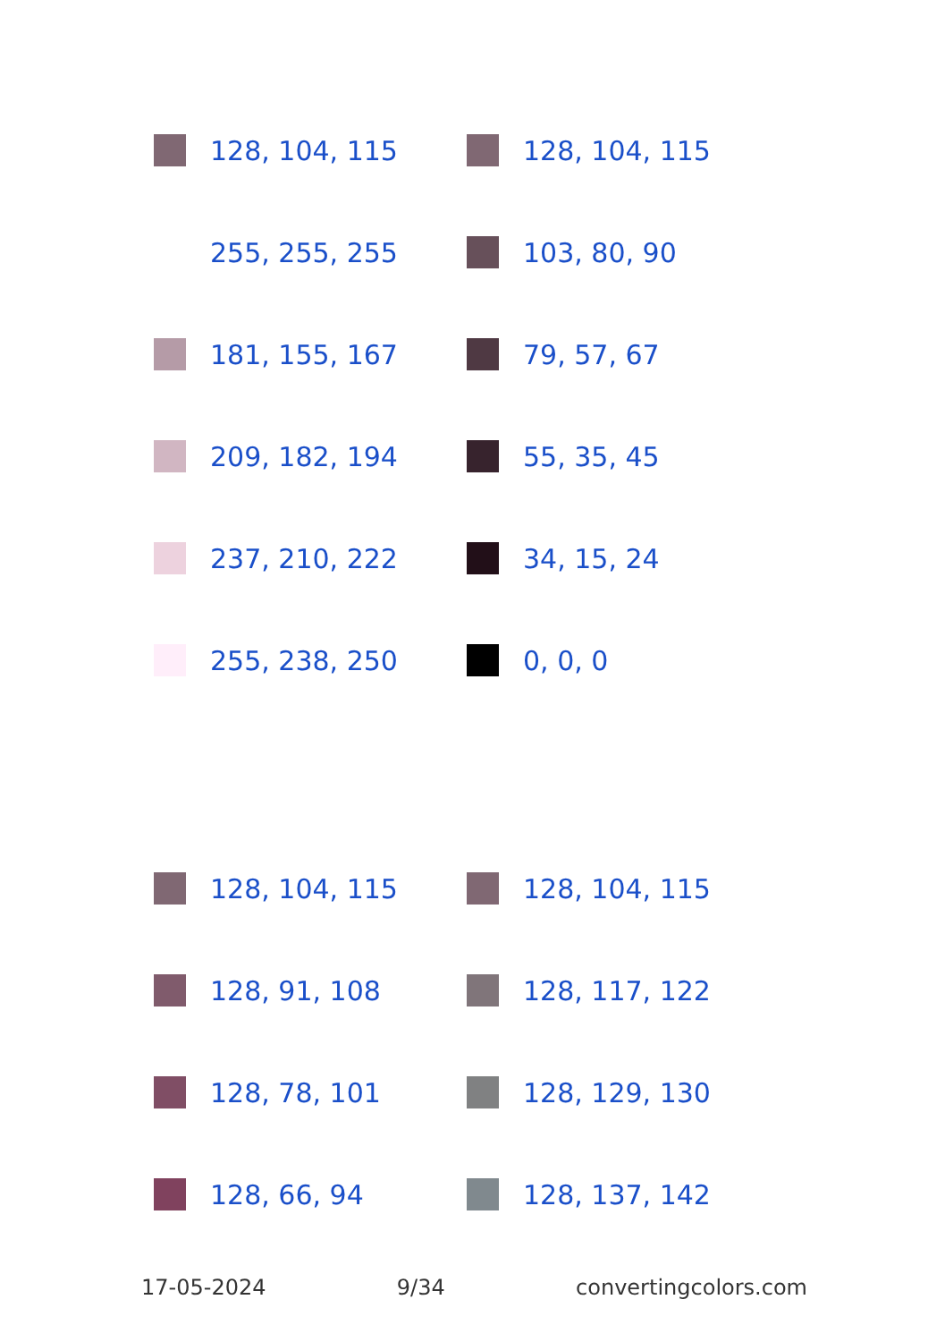128, 104, 115 128, 104, 115
255, 255, 255 103, 80, 90
181, 155, 167 79, 57, 67
209, 182, 194 55, 35, 45
237, 210, 222 34, 15, 24
255, 238, 250 0, 0, 0
128, 104, 115 128, 104, 115
128, 91, 108 128, 117, 122
128, 78, 101 128, 129, 130
128, 66, 94 128, 137, 142
17-05-2024 9/34 convertingcolors.com